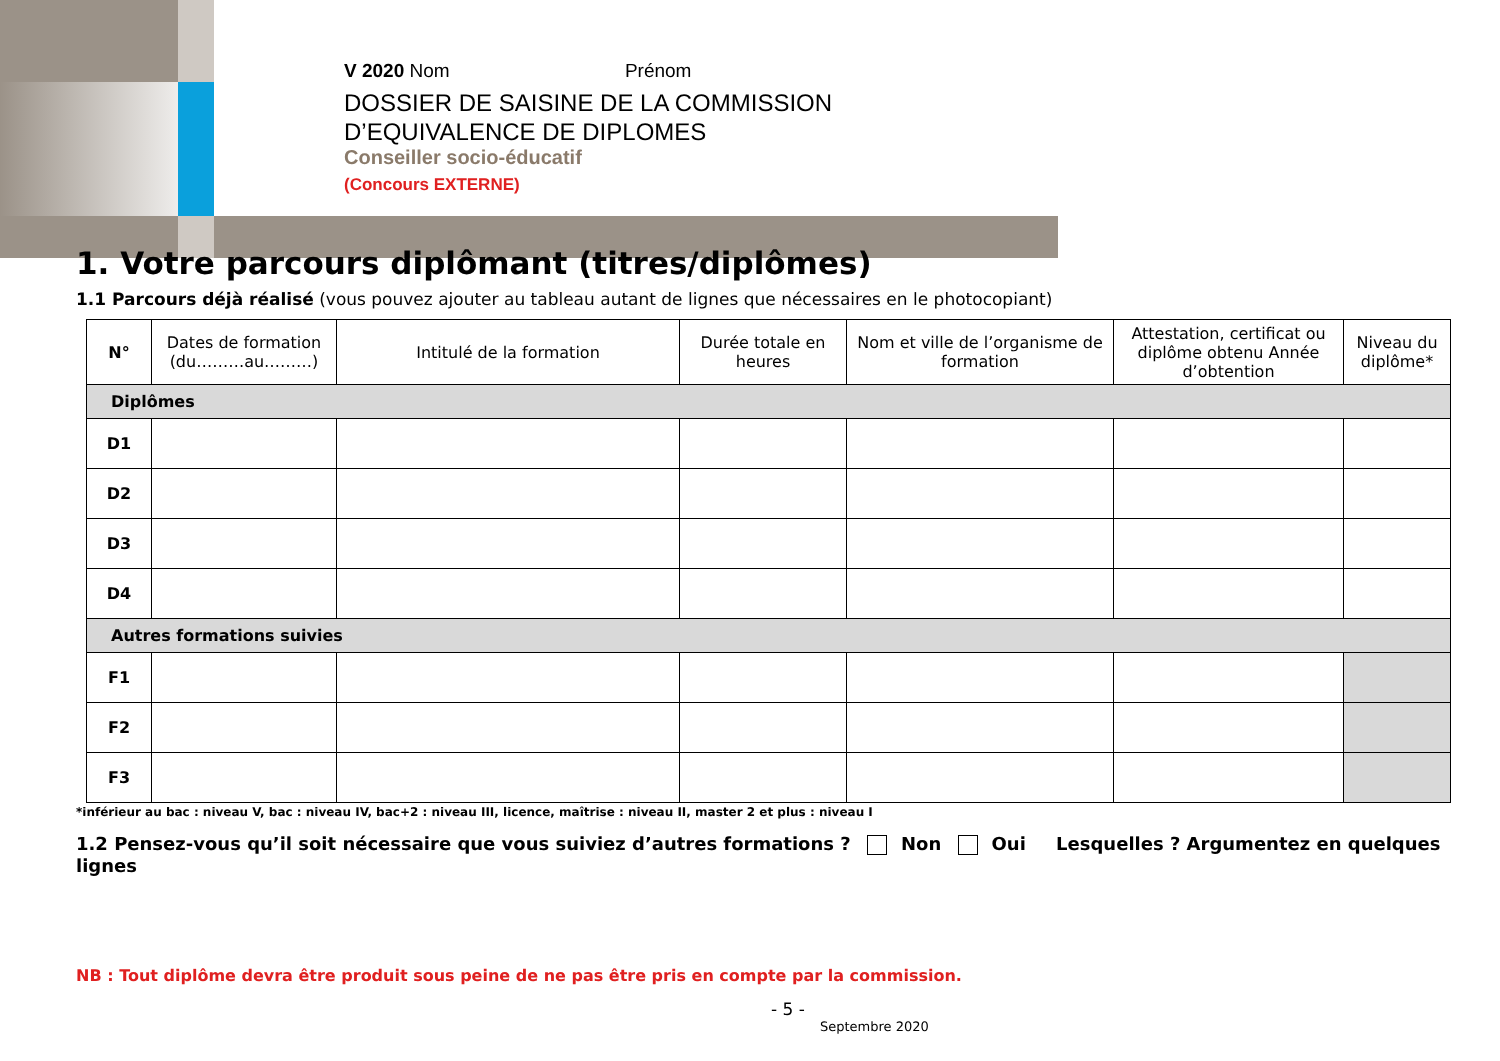V 2020 Nom Prénom
DOSSIER DE SAISINE DE LA COMMISSION
D’EQUIVALENCE DE DIPLOMES
Conseiller socio-éducatif
(Concours EXTERNE)
1. Votre parcours diplômant (titres/diplômes)
1.1 Parcours déjà réalisé (vous pouvez ajouter au tableau autant de lignes que nécessaires en le photocopiant)
| N° | Dates de formation (du………au………) | Intitulé de la formation | Durée totale en heures | Nom et ville de l’organisme de formation | Attestation, certificat ou diplôme obtenu Année d’obtention | Niveau du diplôme* |
| --- | --- | --- | --- | --- | --- | --- |
| Diplômes | | | | | | |
| D1 | | | | | | |
| D2 | | | | | | |
| D3 | | | | | | |
| D4 | | | | | | |
| Autres formations suivies | | | | | | |
| F1 | | | | | | |
| F2 | | | | | | |
| F3 | | | | | | |
*inférieur au bac : niveau V, bac : niveau IV, bac+2 : niveau III, licence, maîtrise : niveau II, master 2 et plus : niveau I
1.2 Pensez-vous qu’il soit nécessaire que vous suiviez d’autres formations ? Non Oui Lesquelles ? Argumentez en quelques lignes
NB : Tout diplôme devra être produit sous peine de ne pas être pris en compte par la commission.
- 5 -
Septembre 2020